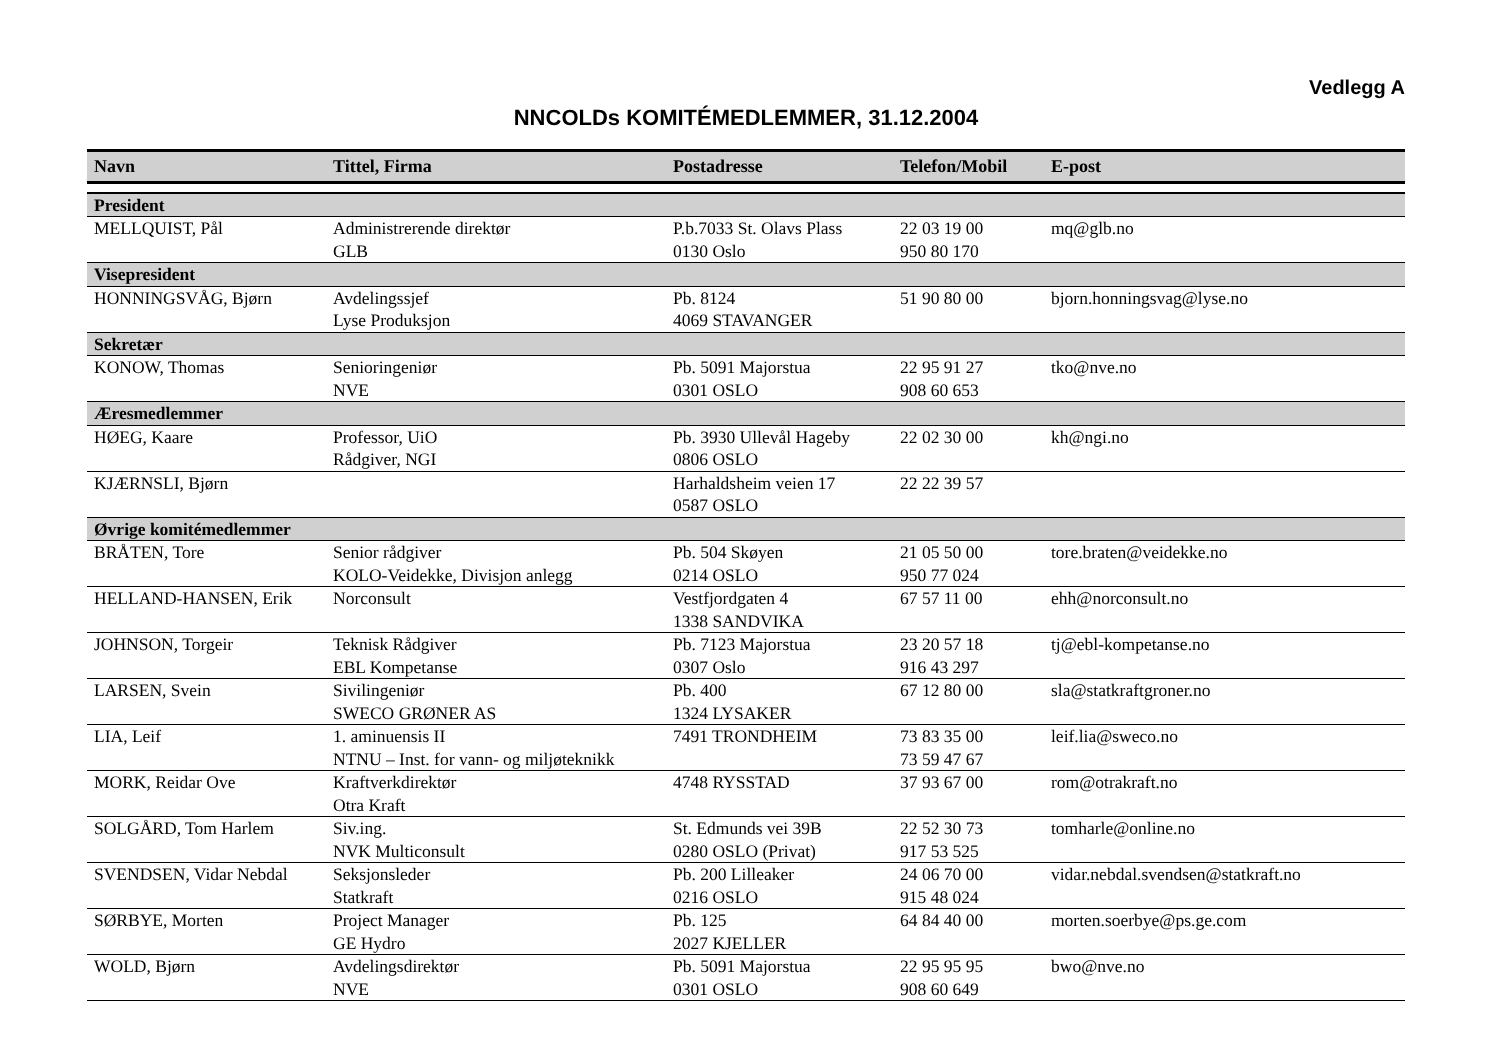Vedlegg A
NNCOLDs KOMITÉMEDLEMMER, 31.12.2004
| Navn | Tittel, Firma | Postadresse | Telefon/Mobil | E-post |
| --- | --- | --- | --- | --- |
| President | | | | |
| MELLQUIST, Pål | Administrerende direktør GLB | P.b.7033 St. Olavs Plass 0130 Oslo | 22 03 19 00 950 80 170 | mq@glb.no |
| Visepresident | | | | |
| HONNINGSVÅG, Bjørn | Avdelingssjef Lyse Produksjon | Pb. 8124 4069 STAVANGER | 51 90 80 00 | bjorn.honningsvag@lyse.no |
| Sekretær | | | | |
| KONOW, Thomas | Senioringeniør NVE | Pb. 5091 Majorstua 0301 OSLO | 22 95 91 27 908 60 653 | tko@nve.no |
| Æresmedlemmer | | | | |
| HØEG, Kaare | Professor, UiO Rådgiver, NGI | Pb. 3930 Ullevål Hageby 0806 OSLO | 22 02 30 00 | kh@ngi.no |
| KJÆRNSLI, Bjørn | | Harhaldsheim veien 17 0587 OSLO | 22 22 39 57 | |
| Øvrige komitémedlemmer | | | | |
| BRÅTEN, Tore | Senior rådgiver KOLO-Veidekke, Divisjon anlegg | Pb. 504 Skøyen 0214 OSLO | 21 05 50 00 950 77 024 | tore.braten@veidekke.no |
| HELLAND-HANSEN, Erik | Norconsult | Vestfjordgaten 4 1338 SANDVIKA | 67 57 11 00 | ehh@norconsult.no |
| JOHNSON, Torgeir | Teknisk Rådgiver EBL Kompetanse | Pb. 7123 Majorstua 0307 Oslo | 23 20 57 18 916 43 297 | tj@ebl-kompetanse.no |
| LARSEN, Svein | Sivilingeniør SWECO GRØNER AS | Pb. 400 1324 LYSAKER | 67 12 80 00 | sla@statkraftgroner.no |
| LIA, Leif | 1. aminuensis II NTNU – Inst. for vann- og miljøteknikk | 7491 TRONDHEIM | 73 83 35 00 73 59 47 67 | leif.lia@sweco.no |
| MORK, Reidar Ove | Kraftverkdirektør Otra Kraft | 4748 RYSSTAD | 37 93 67 00 | rom@otrakraft.no |
| SOLGÅRD, Tom Harlem | Siv.ing. NVK Multiconsult | St. Edmunds vei 39B 0280 OSLO (Privat) | 22 52 30 73 917 53 525 | tomharle@online.no |
| SVENDSEN, Vidar Nebdal | Seksjonsleder Statkraft | Pb. 200 Lilleaker 0216 OSLO | 24 06 70 00 915 48 024 | vidar.nebdal.svendsen@statkraft.no |
| SØRBYE, Morten | Project Manager GE Hydro | Pb. 125 2027 KJELLER | 64 84 40 00 | morten.soerbye@ps.ge.com |
| WOLD, Bjørn | Avdelingsdirektør NVE | Pb. 5091 Majorstua 0301 OSLO | 22 95 95 95 908 60 649 | bwo@nve.no |